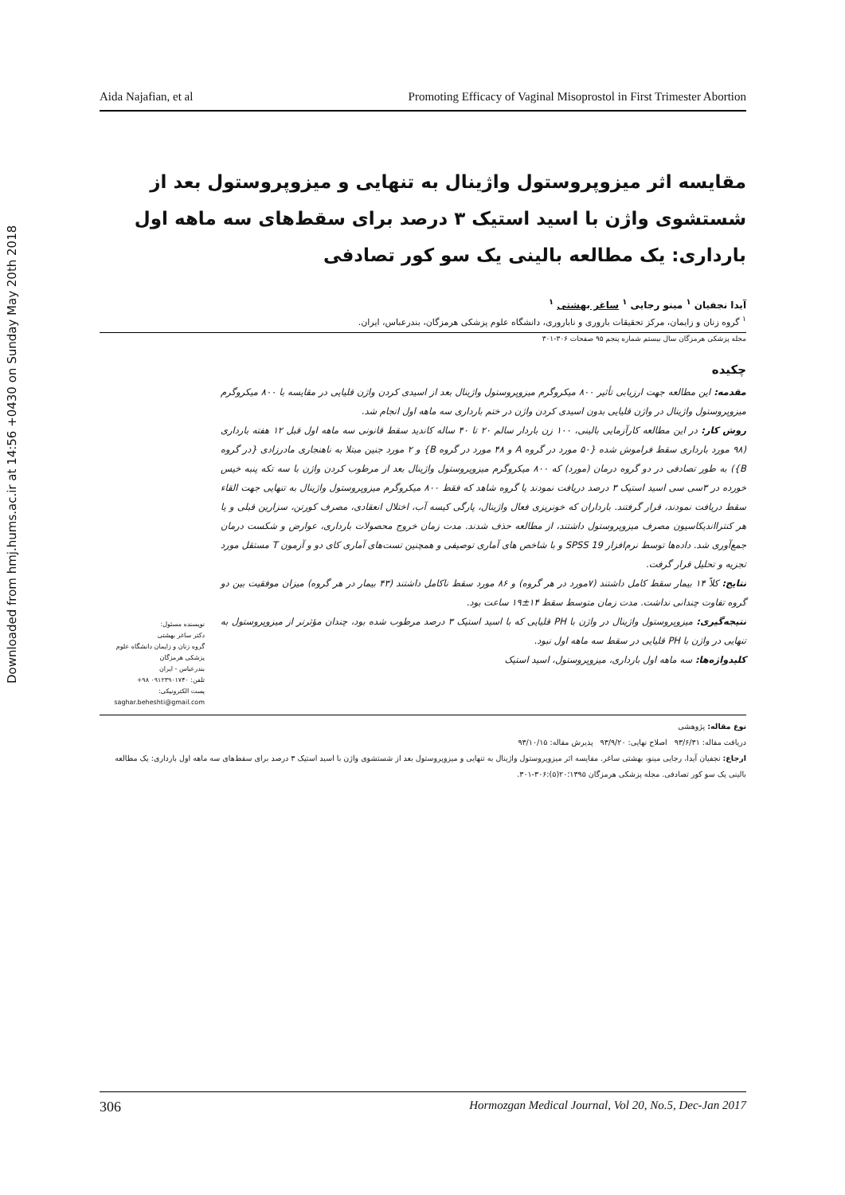Downloaded from hmj.hums.ac.ir at 14:56 +0430 on Sunday May 20th 2018
Aida Najafian, et al Promoting Efficacy of Vaginal Misoprostol in First Trimester Abortion
مقایسه اثر میزوپروستول واژینال به تنهایی و میزوپروستول بعد از شستشوی واژن با اسید استیک ۳ درصد برای سقط‌های سه ماهه اول بارداری: یک مطالعه بالینی یک سو کور تصادفی
آیدا نجفیان <sup>۱</sup> مینو رجایی <sup>۱</sup> ساغر بهشتی <sup>۱</sup>
<sup>۱</sup> گروه زنان و زایمان، مرکز تحقیقات باروری و ناباروری، دانشگاه علوم پزشکی هرمزگان، بندرعباس، ایران.
مجله پزشکی هرمزگان سال بیستم شماره پنجم ۹۵ صفحات ۳۰۶-۳۰۱
چکیده
مقدمه: این مطالعه جهت ارزیابی تأثیر ۸۰۰ میکروگرم میزوپروستول واژینال بعد از اسیدی کردن واژن قلیایی در مقایسه با ۸۰۰ میکروگرم میزوپروستول واژینال در واژن قلیایی بدون اسیدی کردن واژن در ختم بارداری سه ماهه اول انجام شد.
روش کار: در این مطالعه کارآزمایی بالینی، ۱۰۰ زن باردار سالم ۲۰ تا ۴۰ ساله کاندید سقط قانونی سه ماهه اول قبل ۱۲ هفته بارداری (۹۸ مورد بارداری سقط فراموش شده {۵۰ مورد در گروه A و ۴۸ مورد در گروه B} و ۲ مورد جنین مبتلا به ناهنجاری مادرزادی {در گروه B}) به طور تصادفی در دو گروه درمان (مورد) که ۸۰۰ میکروگرم میزوپروستول واژینال بعد از مرطوب کردن واژن با سه تکه پنبه خیس خورده در ۳سی سی اسید استیک ۳ درصد دریافت نمودند یا گروه شاهد که فقط ۸۰۰ میکروگرم میزوپروستول واژینال به تنهایی جهت القاء سقط دریافت نمودند، قرار گرفتند. بارداران که خونریزی فعال واژینال، پارگی کیسه آب، اختلال انعقادی، مصرف کورتن، سزارین قبلی و یا هر کنترااندیکاسیون مصرف میزوپروستول داشتند، از مطالعه حذف شدند. مدت زمان خروج محصولات بارداری، عوارض و شکست درمان جمع‌آوری شد. داده‌ها توسط نرم‌افزار SPSS 19 و با شاخص های آماری توصیفی و همچنین تست‌های آماری کای دو و آزمون T مستقل مورد تجزیه و تحلیل قرار گرفت.
نتایج: کلاً ۱۴ بیمار سقط کامل داشتند (۷مورد در هر گروه) و ۸۶ مورد سقط ناکامل داشتند (۴۳ بیمار در هر گروه) میزان موفقیت بین دو گروه تفاوت چندانی نداشت. مدت زمان متوسط سقط ۱۴±۱۹ ساعت بود.
نتیجه‌گیری: میزوپروستول واژینال در واژن با PH قلیایی که با اسید استیک ۳ درصد مرطوب شده بود، چندان مؤثرتر از میزوپروستول به تنهایی در واژن با PH قلیایی در سقط سه ماهه اول نبود.
کلیدواژه‌ها: سه ماهه اول بارداری، میزوپروستول، اسید استیک
نویسنده مسئول:
دکتر ساغر بهشتی
گروه زنان و زایمان دانشگاه علوم پزشکی هرمزگان
بندرعباس - ایران
تلفن: ۰۹۱۲۳۹۰۱۷۴۰ ۹۸+
پست الکترونیکی:
saghar.beheshti@gmail.com
نوع مقاله: پژوهشی
دریافت مقاله: ۹۳/۶/۳۱ اصلاح نهایی: ۹۳/۹/۲۰ پذیرش مقاله: ۹۳/۱۰/۱۵
ارجاع: نجفیان آیدا، رجایی مینو، بهشتی ساغر. مقایسه اثر میزوپروستول واژینال به تنهایی و میزوپروستول بعد از شستشوی واژن با اسید استیک ۳ درصد برای سقط‌های سه ماهه اول بارداری: یک مطالعه بالینی یک سو کور تصادفی. مجله پزشکی هرمزگان ۱۳۹۵؛۲۰(۵):۳۰۶-۳۰۱.
306 Hormozgan Medical Journal, Vol 20, No.5, Dec-Jan 2017